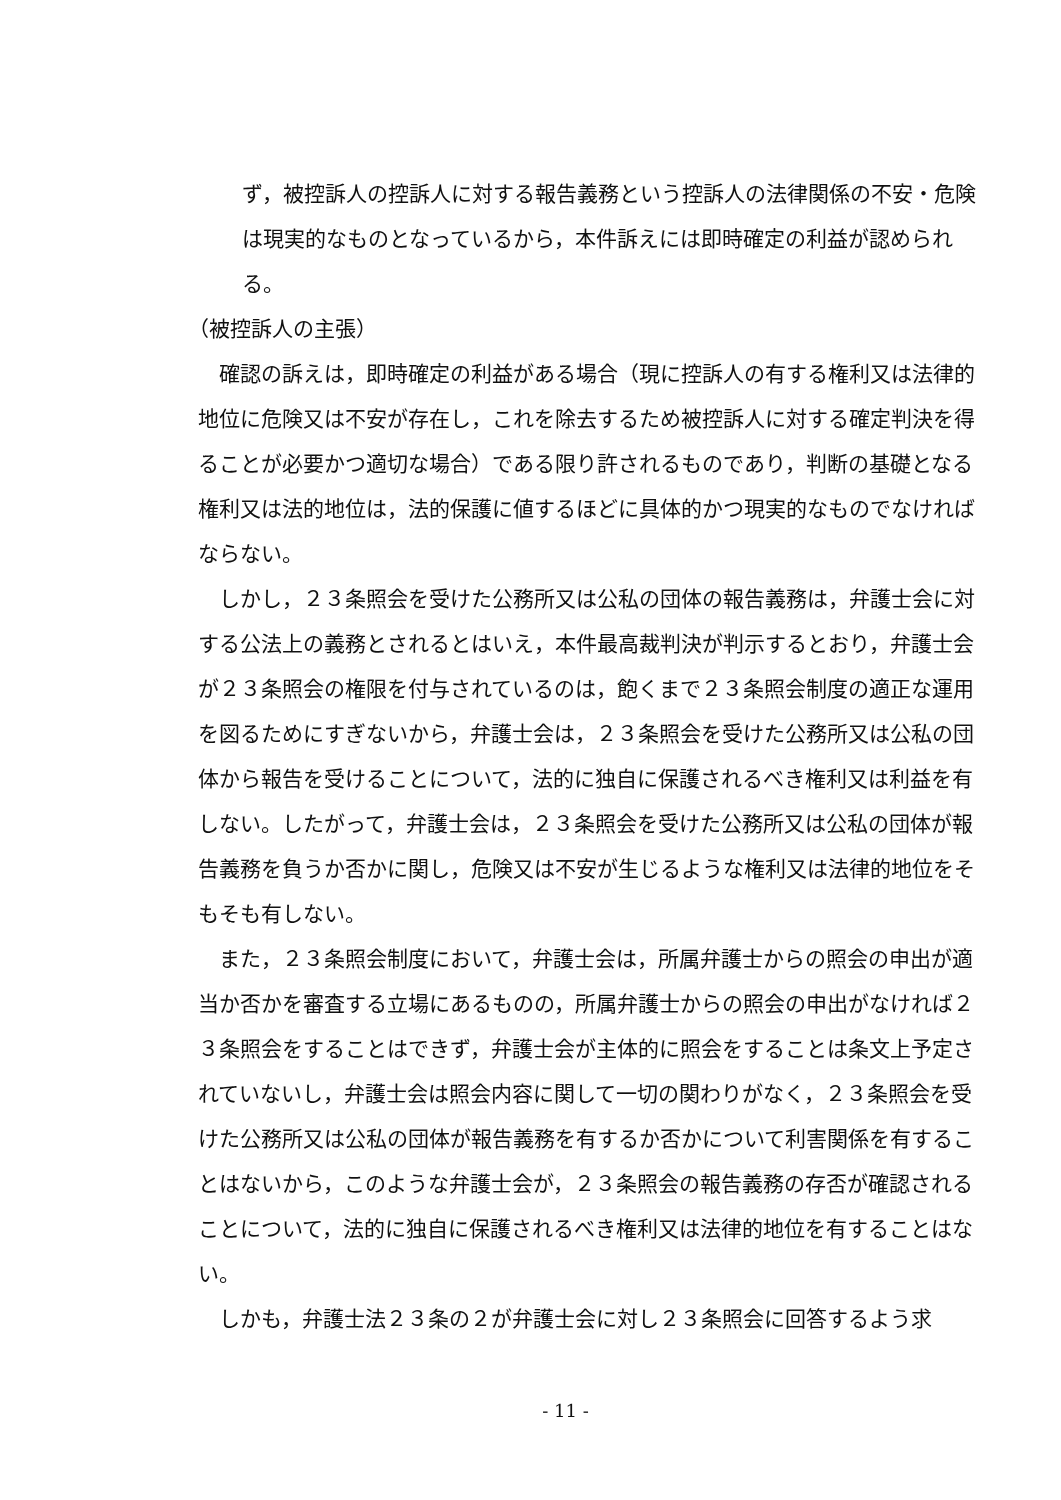ず，被控訴人の控訴人に対する報告義務という控訴人の法律関係の不安・危険は現実的なものとなっているから，本件訴えには即時確定の利益が認められる。
（被控訴人の主張）
　確認の訴えは，即時確定の利益がある場合（現に控訴人の有する権利又は法律的地位に危険又は不安が存在し，これを除去するため被控訴人に対する確定判決を得ることが必要かつ適切な場合）である限り許されるものであり，判断の基礎となる権利又は法的地位は，法的保護に値するほどに具体的かつ現実的なものでなければならない。
　しかし，２３条照会を受けた公務所又は公私の団体の報告義務は，弁護士会に対する公法上の義務とされるとはいえ，本件最高裁判決が判示するとおり，弁護士会が２３条照会の権限を付与されているのは，飽くまで２３条照会制度の適正な運用を図るためにすぎないから，弁護士会は，２３条照会を受けた公務所又は公私の団体から報告を受けることについて，法的に独自に保護されるべき権利又は利益を有しない。したがって，弁護士会は，２３条照会を受けた公務所又は公私の団体が報告義務を負うか否かに関し，危険又は不安が生じるような権利又は法律的地位をそもそも有しない。
　また，２３条照会制度において，弁護士会は，所属弁護士からの照会の申出が適当か否かを審査する立場にあるものの，所属弁護士からの照会の申出がなければ２３条照会をすることはできず，弁護士会が主体的に照会をすることは条文上予定されていないし，弁護士会は照会内容に関して一切の関わりがなく，２３条照会を受けた公務所又は公私の団体が報告義務を有するか否かについて利害関係を有することはないから，このような弁護士会が，２３条照会の報告義務の存否が確認されることについて，法的に独自に保護されるべき権利又は法律的地位を有することはない。
　しかも，弁護士法２３条の２が弁護士会に対し２３条照会に回答するよう求
- 11 -